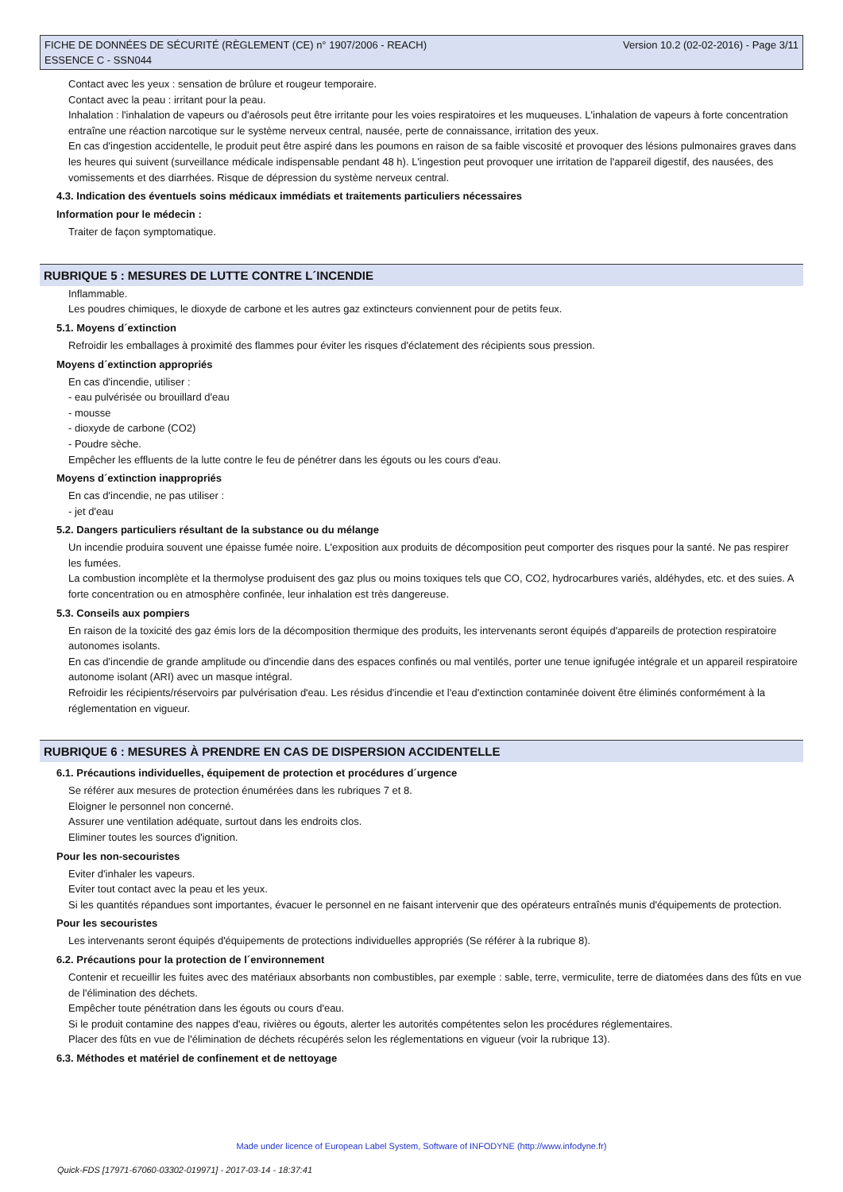FICHE DE DONNÉES DE SÉCURITÉ (RÈGLEMENT (CE) n° 1907/2006 - REACH)
ESSENCE C - SSN044
Version 10.2 (02-02-2016) - Page 3/11
Contact avec les yeux : sensation de brûlure et rougeur temporaire.
Contact avec la peau : irritant pour la peau.
Inhalation : l'inhalation de vapeurs ou d'aérosols peut être irritante pour les voies respiratoires et les muqueuses. L'inhalation de vapeurs à forte concentration entraîne une réaction narcotique sur le système nerveux central, nausée, perte de connaissance, irritation des yeux.
En cas d'ingestion accidentelle, le produit peut être aspiré dans les poumons en raison de sa faible viscosité et provoquer des lésions pulmonaires graves dans les heures qui suivent (surveillance médicale indispensable pendant 48 h). L'ingestion peut provoquer une irritation de l'appareil digestif, des nausées, des vomissements et des diarrhées. Risque de dépression du système nerveux central.
4.3. Indication des éventuels soins médicaux immédiats et traitements particuliers nécessaires
Information pour le médecin :
Traiter de façon symptomatique.
RUBRIQUE 5 : MESURES DE LUTTE CONTRE L´INCENDIE
Inflammable.
Les poudres chimiques, le dioxyde de carbone et les autres gaz extincteurs conviennent pour de petits feux.
5.1. Moyens d´extinction
Refroidir les emballages à proximité des flammes pour éviter les risques d'éclatement des récipients sous pression.
Moyens d´extinction appropriés
En cas d'incendie, utiliser :
- eau pulvérisée ou brouillard d'eau
- mousse
- dioxyde de carbone (CO2)
- Poudre sèche.
Empêcher les effluents de la lutte contre le feu de pénétrer dans les égouts ou les cours d'eau.
Moyens d´extinction inappropriés
En cas d'incendie, ne pas utiliser :
- jet d'eau
5.2. Dangers particuliers résultant de la substance ou du mélange
Un incendie produira souvent une épaisse fumée noire. L'exposition aux produits de décomposition peut comporter des risques pour la santé. Ne pas respirer les fumées.
La combustion incomplète et la thermolyse produisent des gaz plus ou moins toxiques tels que CO, CO2, hydrocarbures variés, aldéhydes, etc. et des suies. A forte concentration ou en atmosphère confinée, leur inhalation est très dangereuse.
5.3. Conseils aux pompiers
En raison de la toxicité des gaz émis lors de la décomposition thermique des produits, les intervenants seront équipés d'appareils de protection respiratoire autonomes isolants.
En cas d'incendie de grande amplitude ou d'incendie dans des espaces confinés ou mal ventilés, porter une tenue ignifugée intégrale et un appareil respiratoire autonome isolant (ARI) avec un masque intégral.
Refroidir les récipients/réservoirs par pulvérisation d'eau. Les résidus d'incendie et l'eau d'extinction contaminée doivent être éliminés conformément à la réglementation en vigueur.
RUBRIQUE 6 : MESURES À PRENDRE EN CAS DE DISPERSION ACCIDENTELLE
6.1. Précautions individuelles, équipement de protection et procédures d´urgence
Se référer aux mesures de protection énumérées dans les rubriques 7 et 8.
Eloigner le personnel non concerné.
Assurer une ventilation adéquate, surtout dans les endroits clos.
Eliminer toutes les sources d'ignition.
Pour les non-secouristes
Eviter d'inhaler les vapeurs.
Eviter tout contact avec la peau et les yeux.
Si les quantités répandues sont importantes, évacuer le personnel en ne faisant intervenir que des opérateurs entraînés munis d'équipements de protection.
Pour les secouristes
Les intervenants seront équipés d'équipements de protections individuelles appropriés (Se référer à la rubrique 8).
6.2. Précautions pour la protection de l´environnement
Contenir et recueillir les fuites avec des matériaux absorbants non combustibles, par exemple : sable, terre, vermiculite, terre de diatomées dans des fûts en vue de l'élimination des déchets.
Empêcher toute pénétration dans les égouts ou cours d'eau.
Si le produit contamine des nappes d'eau, rivières ou égouts, alerter les autorités compétentes selon les procédures réglementaires.
Placer des fûts en vue de l'élimination de déchets récupérés selon les réglementations en vigueur (voir la rubrique 13).
6.3. Méthodes et matériel de confinement et de nettoyage
Made under licence of European Label System, Software of INFODYNE (http://www.infodyne.fr)
Quick-FDS [17971-67060-03302-019971] - 2017-03-14 - 18:37:41